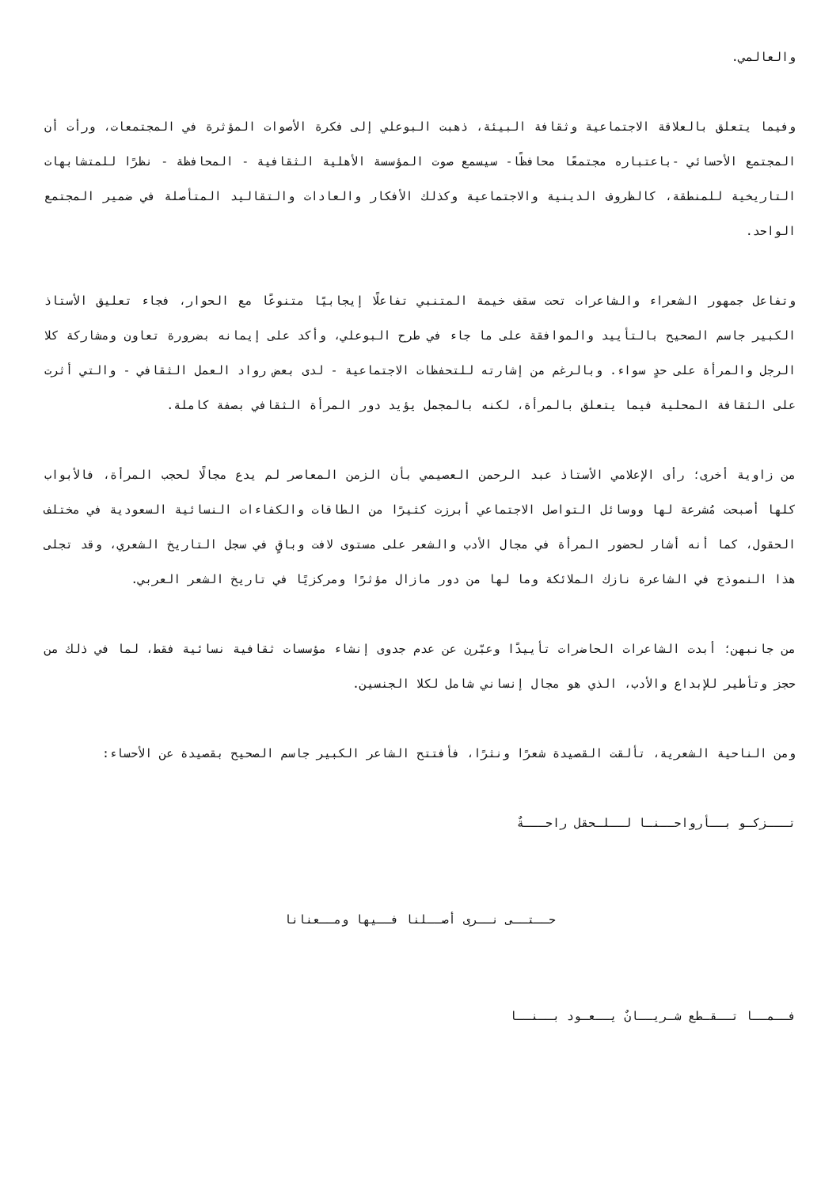والعالمي.
وفيما يتعلق بالعلاقة الاجتماعية وثقافة البيئة، ذهبت البوعلي إلى فكرة الأصوات المؤثرة في المجتمعات، ورأت أن المجتمع الأحسائي -باعتباره مجتمعًا محافظًا- سيسمع صوت المؤسسة الأهلية الثقافية - المحافظة - نظرًا للمتشابهات التاريخية للمنطقة، كالظروف الدينية والاجتماعية وكذلك الأفكار والعادات والتقاليد المتأصلة في ضمير المجتمع الواحد.
وتفاعل جمهور الشعراء والشاعرات تحت سقف خيمة المتنبي تفاعلًا إيجابيًا متنوعًا مع الحوار، فجاء تعليق الأستاذ الكبير جاسم الصحيح بالتأييد والموافقة على ما جاء في طرح البوعلي، وأكد على إيمانه بضرورة تعاون ومشاركة كلا الرجل والمرأة على حدٍ سواء. وبالرغم من إشارته للتحفظات الاجتماعية - لدى بعض رواد العمل الثقافي - والتي أثرت على الثقافة المحلية فيما يتعلق بالمرأة، لكنه بالمجمل يؤيد دور المرأة الثقافي بصفة كاملة.
من زاوية أخرى؛ رأى الإعلامي الأستاذ عبد الرحمن العصيمي بأن الزمن المعاصر لم يدع مجالًا لحجب المرأة، فالأبواب كلها أصبحت مُشرعة لها ووسائل التواصل الاجتماعي أبرزت كثيرًا من الطاقات والكفاءات النسائية السعودية في مختلف الحقول، كما أنه أشار لحضور المرأة في مجال الأدب والشعر على مستوى لافت وباقٍ في سجل التاريخ الشعري، وقد تجلى هذا النموذج في الشاعرة نازك الملائكة وما لها من دور مازال مؤثرًا ومركزيًا في تاريخ الشعر العربي.
من جانبهن؛ أبدت الشاعرات الحاضرات تأييدًا وعبّرن عن عدم جدوى إنشاء مؤسسات ثقافية نسائية فقط، لما في ذلك من حجز وتأطير للإبداع والأدب، الذي هو مجال إنساني شامل لكلا الجنسين.
ومن الناحية الشعرية، تألقت القصيدة شعرًا ونثرًا، فأفتتح الشاعر الكبير جاسم الصحيح بقصيدة عن الأحساء:
تـــزكـو بــأرواحــنـا لــلـحقل راحـــةٌ
حــتــى نــرى أصــلنا فــيها ومــعنانا
فــمــا تــقـطع شـريــانٌ يــعـود بــنــا